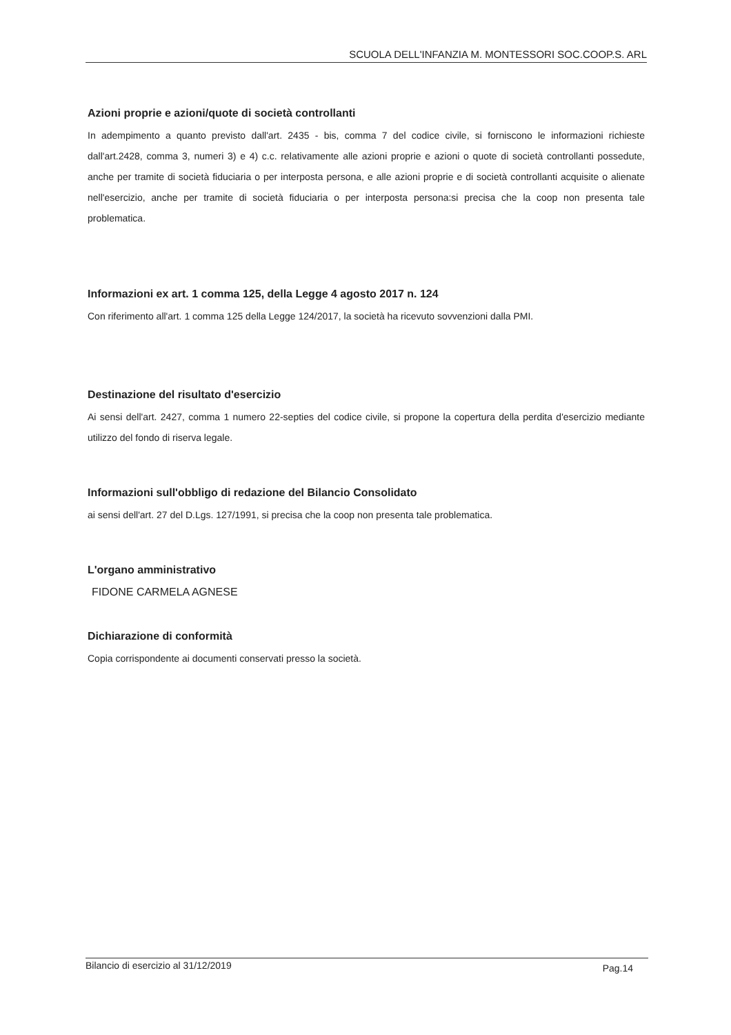SCUOLA DELL'INFANZIA M. MONTESSORI SOC.COOP.S. ARL
Azioni proprie e azioni/quote di società controllanti
In adempimento a quanto previsto dall'art. 2435 - bis, comma 7 del codice civile, si forniscono le informazioni richieste dall'art.2428, comma 3, numeri 3) e 4) c.c. relativamente alle azioni proprie e azioni o quote di società controllanti possedute, anche per tramite di società fiduciaria o per interposta persona, e alle azioni proprie e di società controllanti acquisite o alienate nell'esercizio, anche per tramite di società fiduciaria o per interposta persona:si precisa che la coop non presenta tale problematica.
Informazioni ex art. 1 comma 125, della Legge 4 agosto 2017 n. 124
Con riferimento all'art. 1 comma 125 della Legge 124/2017, la società ha ricevuto sovvenzioni dalla PMI.
Destinazione del risultato d'esercizio
Ai sensi dell'art. 2427, comma 1 numero 22-septies del codice civile, si propone la copertura della perdita d'esercizio mediante utilizzo del fondo di riserva legale.
Informazioni sull'obbligo di redazione del Bilancio Consolidato
ai sensi dell'art. 27 del D.Lgs. 127/1991, si precisa che la coop non presenta tale problematica.
L'organo amministrativo
FIDONE CARMELA AGNESE
Dichiarazione di conformità
Copia corrispondente ai documenti conservati presso la società.
Bilancio di esercizio al 31/12/2019 Pag.14